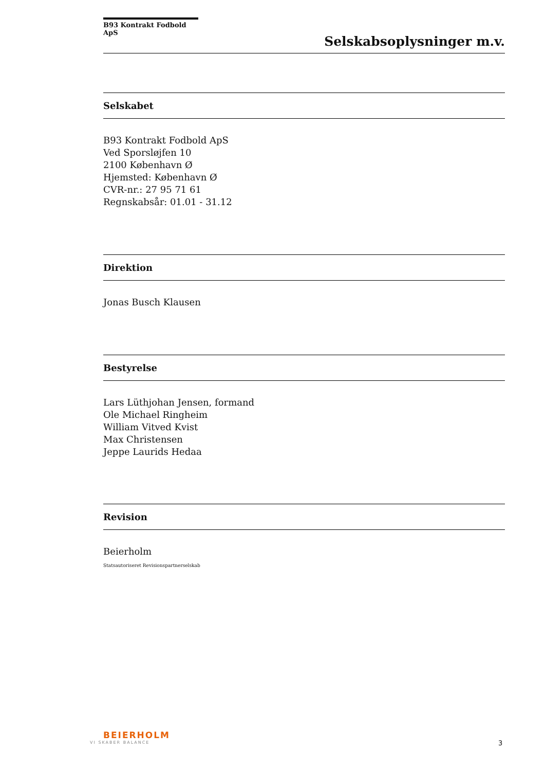B93 Kontrakt Fodbold ApS
Selskabsoplysninger m.v.
Selskabet
B93 Kontrakt Fodbold ApS
Ved Sporsløjfen 10
2100 København Ø
Hjemsted: København Ø
CVR-nr.: 27 95 71 61
Regnskabsår: 01.01 - 31.12
Direktion
Jonas Busch Klausen
Bestyrelse
Lars Lüthjohan Jensen, formand
Ole Michael Ringheim
William Vitved Kvist
Max Christensen
Jeppe Laurids Hedaa
Revision
Beierholm
Statsautoriseret Revisionspartnerselskab
BEIERHOLM
VI SKABER BALANCE
3